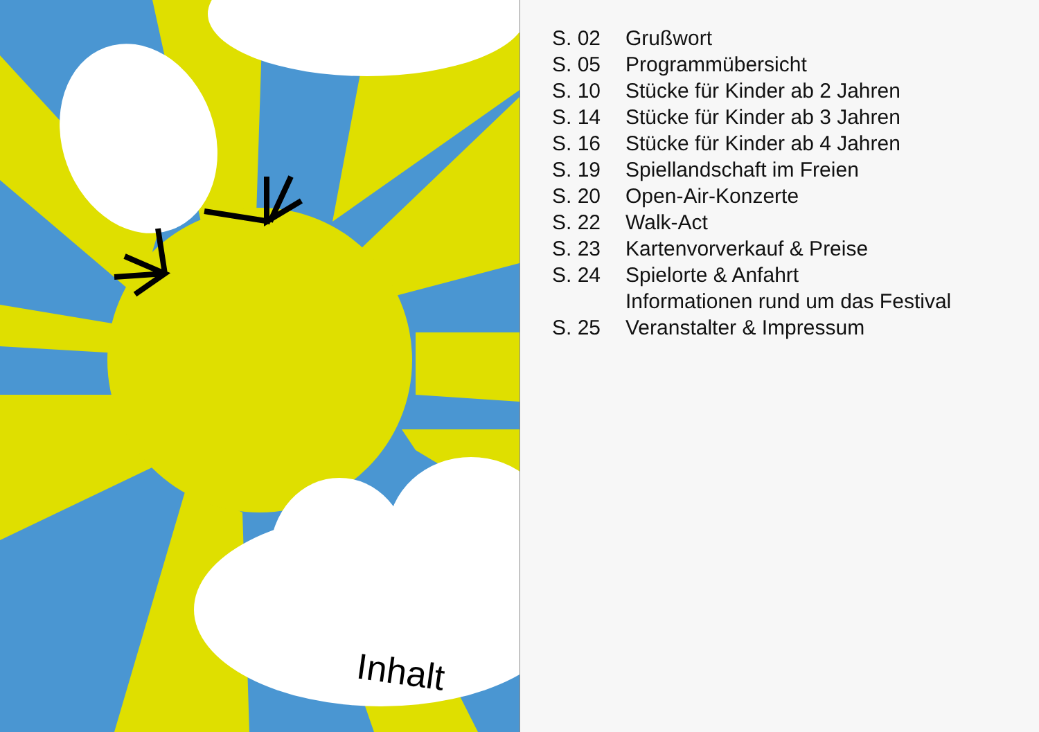Inhalt
S. 02 Grußwort
S. 05 Programmübersicht
S. 10 Stücke für Kinder ab 2 Jahren
S. 14 Stücke für Kinder ab 3 Jahren
S. 16 Stücke für Kinder ab 4 Jahren
S. 19 Spiellandschaft im Freien
S. 20 Open-Air-Konzerte
S. 22 Walk-Act
S. 23 Kartenvorverkauf & Preise
S. 24 Spielorte & Anfahrt
Informationen rund um das Festival
S. 25 Veranstalter & Impressum